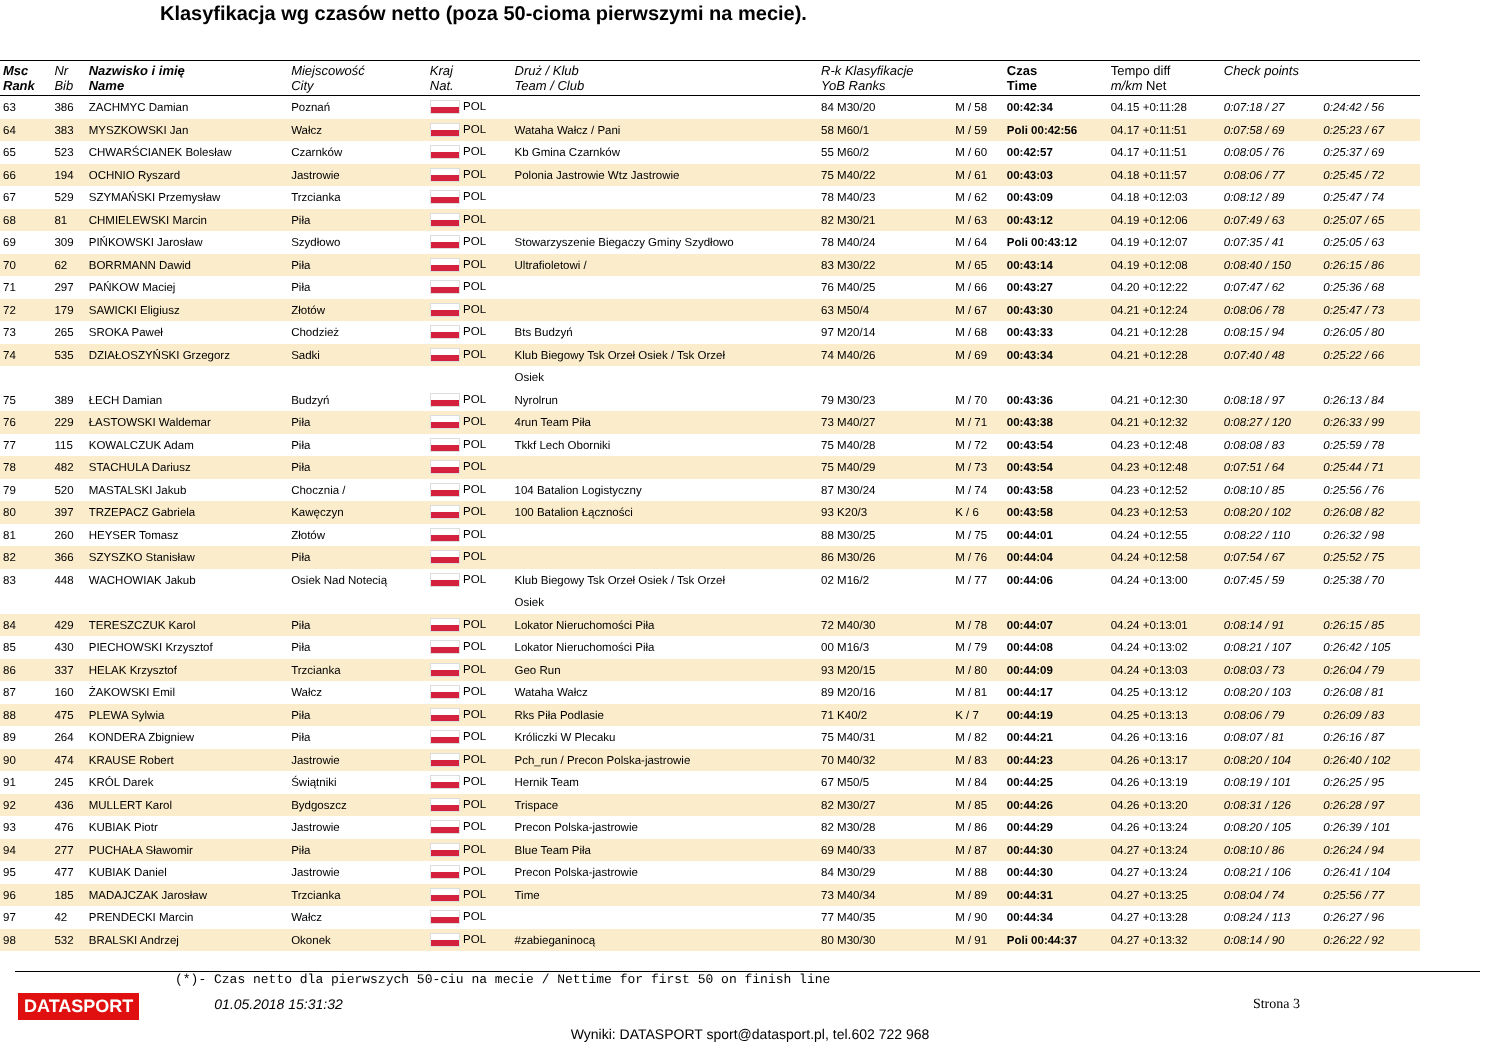Klasyfikacja wg czasów netto (poza 50-cioma pierwszymi na mecie).
| Msc Rank | Nr Bib | Nazwisko i imię Name | Miejscowość City | Kraj Nat. | Druż / Klub Team / Club | R-k Klasyfikacje YoB Ranks | | Czas Time | Tempo diff m/km Net | Check points | |
| --- | --- | --- | --- | --- | --- | --- | --- | --- | --- | --- | --- |
| 63 | 386 | ZACHMYC Damian | Poznań | POL | | 84 M30/20 | M / 58 | 00:42:34 | 04.15 +0:11:28 | 0:07:18 / 27 | 0:24:42 / 56 |
| 64 | 383 | MYSZKOWSKI Jan | Wałcz | POL | Wataha Wałcz / Pani | 58 M60/1 | M / 59 | Poli 00:42:56 | 04.17 +0:11:51 | 0:07:58 / 69 | 0:25:23 / 67 |
| 65 | 523 | CHWARŚCIANEK Bolesław | Czarnków | POL | Kb Gmina Czarnków | 55 M60/2 | M / 60 | 00:42:57 | 04.17 +0:11:51 | 0:08:05 / 76 | 0:25:37 / 69 |
| 66 | 194 | OCHNIO Ryszard | Jastrowie | POL | Polonia Jastrowie Wtz Jastrowie | 75 M40/22 | M / 61 | 00:43:03 | 04.18 +0:11:57 | 0:08:06 / 77 | 0:25:45 / 72 |
| 67 | 529 | SZYMAŃSKI Przemysław | Trzcianka | POL | | 78 M40/23 | M / 62 | 00:43:09 | 04.18 +0:12:03 | 0:08:12 / 89 | 0:25:47 / 74 |
| 68 | 81 | CHMIELEWSKI Marcin | Piła | POL | | 82 M30/21 | M / 63 | 00:43:12 | 04.19 +0:12:06 | 0:07:49 / 63 | 0:25:07 / 65 |
| 69 | 309 | PIŃKOWSKI Jarosław | Szydłowo | POL | Stowarzyszenie Biegaczy Gminy Szydłowo | 78 M40/24 | M / 64 | Poli 00:43:12 | 04.19 +0:12:07 | 0:07:35 / 41 | 0:25:05 / 63 |
| 70 | 62 | BORRMANN Dawid | Piła | POL | Ultrafioletowi / | 83 M30/22 | M / 65 | 00:43:14 | 04.19 +0:12:08 | 0:08:40 / 150 | 0:26:15 / 86 |
| 71 | 297 | PAŃKOW Maciej | Piła | POL | | 76 M40/25 | M / 66 | 00:43:27 | 04.20 +0:12:22 | 0:07:47 / 62 | 0:25:36 / 68 |
| 72 | 179 | SAWICKI Eligiusz | Złotów | POL | | 63 M50/4 | M / 67 | 00:43:30 | 04.21 +0:12:24 | 0:08:06 / 78 | 0:25:47 / 73 |
| 73 | 265 | SROKA Paweł | Chodzież | POL | Bts Budzyń | 97 M20/14 | M / 68 | 00:43:33 | 04.21 +0:12:28 | 0:08:15 / 94 | 0:26:05 / 80 |
| 74 | 535 | DZIAŁOSZYŃSKI Grzegorz | Sadki | POL | Klub Biegowy Tsk Orzeł Osiek / Tsk Orzeł | 74 M40/26 | M / 69 | 00:43:34 | 04.21 +0:12:28 | 0:07:40 / 48 | 0:25:22 / 66 |
| | | | | | Osiek | | | | | | |
| 75 | 389 | ŁECH Damian | Budzyń | POL | Nyrolrun | 79 M30/23 | M / 70 | 00:43:36 | 04.21 +0:12:30 | 0:08:18 / 97 | 0:26:13 / 84 |
| 76 | 229 | ŁASTOWSKI Waldemar | Piła | POL | 4run Team Piła | 73 M40/27 | M / 71 | 00:43:38 | 04.21 +0:12:32 | 0:08:27 / 120 | 0:26:33 / 99 |
| 77 | 115 | KOWALCZUK Adam | Piła | POL | Tkkf Lech Oborniki | 75 M40/28 | M / 72 | 00:43:54 | 04.23 +0:12:48 | 0:08:08 / 83 | 0:25:59 / 78 |
| 78 | 482 | STACHULA Dariusz | Piła | POL | | 75 M40/29 | M / 73 | 00:43:54 | 04.23 +0:12:48 | 0:07:51 / 64 | 0:25:44 / 71 |
| 79 | 520 | MASTALSKI Jakub | Chocznia / | POL | 104 Batalion Logistyczny | 87 M30/24 | M / 74 | 00:43:58 | 04.23 +0:12:52 | 0:08:10 / 85 | 0:25:56 / 76 |
| 80 | 397 | TRZEPACZ Gabriela | Kawęczyn | POL | 100 Batalion Łączności | 93 K20/3 | K / 6 | 00:43:58 | 04.23 +0:12:53 | 0:08:20 / 102 | 0:26:08 / 82 |
| 81 | 260 | HEYSER Tomasz | Złotów | POL | | 88 M30/25 | M / 75 | 00:44:01 | 04.24 +0:12:55 | 0:08:22 / 110 | 0:26:32 / 98 |
| 82 | 366 | SZYSZKO Stanisław | Piła | POL | | 86 M30/26 | M / 76 | 00:44:04 | 04.24 +0:12:58 | 0:07:54 / 67 | 0:25:52 / 75 |
| 83 | 448 | WACHOWIAK Jakub | Osiek Nad Notecią | POL | Klub Biegowy Tsk Orzeł Osiek / Tsk Orzeł | 02 M16/2 | M / 77 | 00:44:06 | 04.24 +0:13:00 | 0:07:45 / 59 | 0:25:38 / 70 |
| | | | | | Osiek | | | | | | |
| 84 | 429 | TERESZCZUK Karol | Piła | POL | Lokator Nieruchomości Piła | 72 M40/30 | M / 78 | 00:44:07 | 04.24 +0:13:01 | 0:08:14 / 91 | 0:26:15 / 85 |
| 85 | 430 | PIECHOWSKI Krzysztof | Piła | POL | Lokator Nieruchomości Piła | 00 M16/3 | M / 79 | 00:44:08 | 04.24 +0:13:02 | 0:08:21 / 107 | 0:26:42 / 105 |
| 86 | 337 | HELAK Krzysztof | Trzcianka | POL | Geo Run | 93 M20/15 | M / 80 | 00:44:09 | 04.24 +0:13:03 | 0:08:03 / 73 | 0:26:04 / 79 |
| 87 | 160 | ŻAKOWSKI Emil | Wałcz | POL | Wataha Wałcz | 89 M20/16 | M / 81 | 00:44:17 | 04.25 +0:13:12 | 0:08:20 / 103 | 0:26:08 / 81 |
| 88 | 475 | PLEWA Sylwia | Piła | POL | Rks Piła Podlasie | 71 K40/2 | K / 7 | 00:44:19 | 04.25 +0:13:13 | 0:08:06 / 79 | 0:26:09 / 83 |
| 89 | 264 | KONDERA Zbigniew | Piła | POL | Króliczki W Plecaku | 75 M40/31 | M / 82 | 00:44:21 | 04.26 +0:13:16 | 0:08:07 / 81 | 0:26:16 / 87 |
| 90 | 474 | KRAUSE Robert | Jastrowie | POL | Pch_run / Precon Polska-jastrowie | 70 M40/32 | M / 83 | 00:44:23 | 04.26 +0:13:17 | 0:08:20 / 104 | 0:26:40 / 102 |
| 91 | 245 | KRÓL Darek | Świątniki | POL | Hernik Team | 67 M50/5 | M / 84 | 00:44:25 | 04.26 +0:13:19 | 0:08:19 / 101 | 0:26:25 / 95 |
| 92 | 436 | MULLERT Karol | Bydgoszcz | POL | Trispace | 82 M30/27 | M / 85 | 00:44:26 | 04.26 +0:13:20 | 0:08:31 / 126 | 0:26:28 / 97 |
| 93 | 476 | KUBIAK Piotr | Jastrowie | POL | Precon Polska-jastrowie | 82 M30/28 | M / 86 | 00:44:29 | 04.26 +0:13:24 | 0:08:20 / 105 | 0:26:39 / 101 |
| 94 | 277 | PUCHAŁA Sławomir | Piła | POL | Blue Team Piła | 69 M40/33 | M / 87 | 00:44:30 | 04.27 +0:13:24 | 0:08:10 / 86 | 0:26:24 / 94 |
| 95 | 477 | KUBIAK Daniel | Jastrowie | POL | Precon Polska-jastrowie | 84 M30/29 | M / 88 | 00:44:30 | 04.27 +0:13:24 | 0:08:21 / 106 | 0:26:41 / 104 |
| 96 | 185 | MADAJCZAK Jarosław | Trzcianka | POL | Time | 73 M40/34 | M / 89 | 00:44:31 | 04.27 +0:13:25 | 0:08:04 / 74 | 0:25:56 / 77 |
| 97 | 42 | PRENDECKI Marcin | Wałcz | POL | | 77 M40/35 | M / 90 | 00:44:34 | 04.27 +0:13:28 | 0:08:24 / 113 | 0:26:27 / 96 |
| 98 | 532 | BRALSKI Andrzej | Okonek | POL | #zabieganinocą | 80 M30/30 | M / 91 | Poli 00:44:37 | 04.27 +0:13:32 | 0:08:14 / 90 | 0:26:22 / 92 |
(*)- Czas netto dla pierwszych 50-ciu na mecie / Nettime for first 50 on finish line
DATASPORT 01.05.2018 15:31:32 Strona 3
Wyniki: DATASPORT sport@datasport.pl, tel.602 722 968